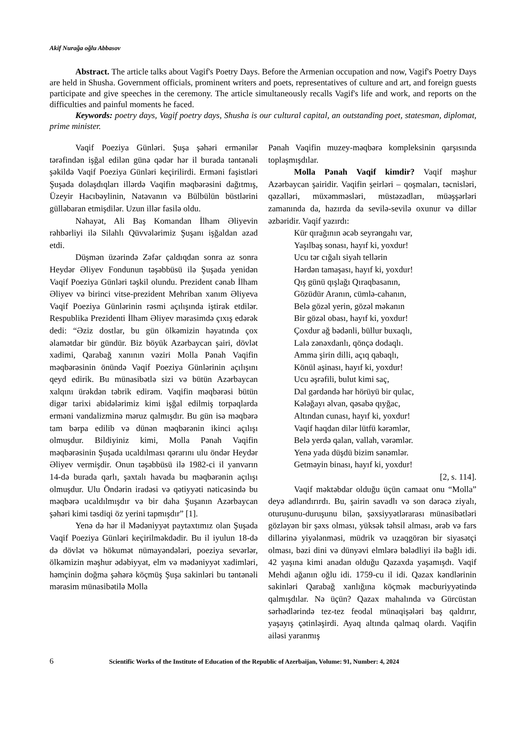Akif Nurağa oğlu Abbasov
Abstract. The article talks about Vagif's Poetry Days. Before the Armenian occupation and now, Vagif's Poetry Days are held in Shusha. Government officials, prominent writers and poets, representatives of culture and art, and foreign guests participate and give speeches in the ceremony. The article simultaneously recalls Vagif's life and work, and reports on the difficulties and painful moments he faced.
Keywords: poetry days, Vagif poetry days, Shusha is our cultural capital, an outstanding poet, statesman, diplomat, prime minister.
Vaqif Poeziya Günləri. Şuşa şəhəri ermənilər tərəfindən işğal edilən günə qədər hər il burada təntənəli şəkildə Vaqif Poeziya Günləri keçirilirdi. Erməni faşistləri Şuşada dolaşdıqları illərdə Vaqifin məqbərəsini dağıtmış, Üzeyir Hacıbəylinin, Natəvanın və Bülbülün büstlərini gülləbaran etmişdilər. Uzun illər fasilə oldu.
Nəhayət, Ali Baş Komandan İlham Əliyevin rəhbərliyi ilə Silahlı Qüvvələrimiz Şuşanı işğaldan azad etdi.
Düşmən üzərində Zəfər çaldıqdan sonra az sonra Heydər Əliyev Fondunun təşəbbüsü ilə Şuşada yenidən Vaqif Poeziya Günləri təşkil olundu. Prezident cənab İlham Əliyev və birinci vitse-prezident Mehriban xanım Əliyeva Vaqif Poeziya Günlərinin rəsmi açılışında iştirak etdilər. Respublika Prezidenti İlham Əliyev mərasimdə çıxış edərək dedi: “Əziz dostlar, bu gün ölkəmizin həyatında çox əlamətdar bir gündür. Biz böyük Azərbaycan şairi, dövlət xadimi, Qarabağ xanının vəziri Molla Pənah Vaqifin məqbərəsinin önündə Vaqif Poeziya Günlərinin açılışını qeyd edirik. Bu münasibətlə sizi və bütün Azərbaycan xalqını ürəkdən təbrik edirəm. Vaqifin məqbərəsi bütün digər tarixi abidələrimiz kimi işğal edilmiş torpaqlarda erməni vandalizminə məruz qalmışdır. Bu gün isə məqbərə tam bərpa edilib və dünən məqbərənin ikinci açılışı olmuşdur. Bildiyiniz kimi, Molla Pənah Vaqifin məqbərəsinin Şuşada ucaldılması qərarını ulu öndər Heydər Əliyev vermişdir. Onun təşəbbüsü ilə 1982-ci il yanvarın 14-də burada qarlı, şaxtalı havada bu məqbərənin açılışı olmuşdur. Ulu Öndərin iradəsi və qətiyyəti nəticəsində bu məqbərə ucaldılmışdır və bir daha Şuşanın Azərbaycan şəhəri kimi təsdiqi öz yerini tapmışdır” [1].
Yenə də hər il Mədəniyyət paytaxtımız olan Şuşada Vaqif Poeziya Günləri keçirilməkdədir. Bu il iyulun 18-də də dövlət və hökumət nümayəndələri, poeziya sevərlər, ölkəmizin məşhur ədəbiyyat, elm və mədəniyyət xadimləri, həmçinin doğma şəhərə köçmüş Şuşa sakinləri bu təntənəli mərasim münasibətilə Molla
Pənah Vaqifin muzey-məqbərə kompleksinin qarşısında toplaşmışdılar.
Molla Pənah Vaqif kimdir? Vaqif məşhur Azərbaycan şairidir. Vaqifin şeirləri – qoşmaları, təcnisləri, qəzəlləri, müxəmməsləri, müstəzadları, müəşşərləri zamanında da, hazırda da sevilə-sevilə oxunur və dillər əzbəridir. Vaqif yazırdı:
Kür qırağının əcəb seyrəngahı var,
Yaşılbaş sonası, hayıf ki, yoxdur!
Ucu tər cığalı siyah tellərin
Hərdən tamaşası, hayıf ki, yoxdur!
Qış günü qışlağı Qıraqbasanın,
Gözüdür Aranın, cümlə-cahanın,
Belə gözəl yerin, gözəl məkanın
Bir gözəl obası, hayıf ki, yoxdur!
Çoxdur ağ bədənli, büllur buxaqlı,
Lalə zənəxdanlı, qönçə dodaqlı.
Amma şirin dilli, açıq qabaqlı,
Könül aşinası, hayıf ki, yoxdur!
Ucu əşrəfili, bulut kimi saç,
Dal gərdəndə hər hörüyü bir qulac,
Kələğayı əlvan, qəsabə qıyğac,
Altından cunası, hayıf ki, yoxdur!
Vaqif haqdan dilər lütfü kərəmlər,
Belə yerdə qalan, vallah, vərəmlər.
Yenə yada düşdü bizim sənəmlər.
Getməyin binası, hayıf ki, yoxdur!
[2, s. 114].
Vaqif məktəbdar olduğu üçün camaat onu “Molla” deyə adlandırırdı. Bu, şairin savadlı və son dərəcə ziyalı, oturuşunu-duruşunu bilən, şəxsiyyətlərarası münasibətləri gözləyən bir şəxs olması, yüksək təhsil alması, ərəb və fars dillərinə yiyələnməsi, müdrik və uzaqgörən bir siyasətçi olması, bəzi dini və dünyəvi elmlərə bələdliyi ilə bağlı idi. 42 yaşına kimi anadan olduğu Qazaxda yaşamışdı. Vaqif Mehdi ağanın oğlu idi. 1759-cu il idi. Qazax kəndlərinin sakinləri Qarabağ xanlığına köçmək məcburiyyətində qalmışdılar. Nə üçün? Qazax mahalında və Gürcüstan sərhədlərində tez-tez feodal münaqişələri baş qaldırır, yaşayış çətinləşirdi. Ayaq altında qalmaq olardı. Vaqifin ailəsi yaranmış
6 Scientific Works of the Institute of Education of the Republic of Azerbaijan, Volume: 91, Number: 4, 2024